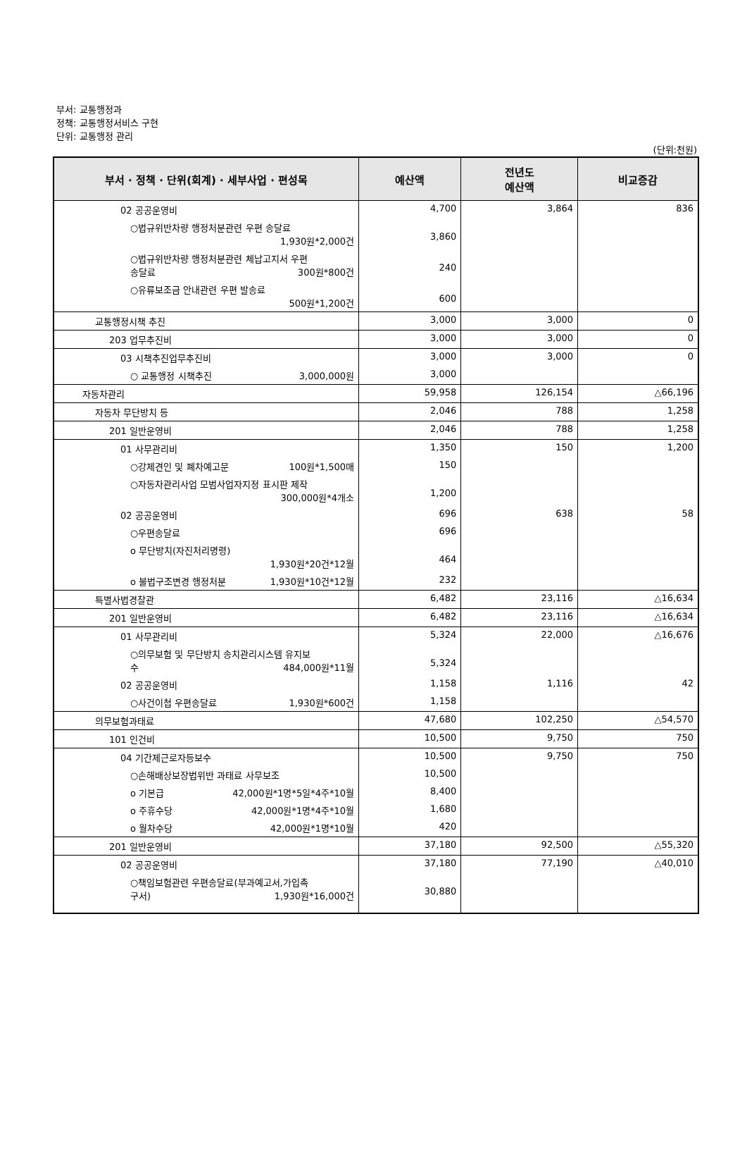부서: 교통행정과
정책: 교통행정서비스 구현
단위: 교통행정 관리
(단위:천원)
| 부서 · 정책 · 단위(회계) · 세부사업 · 편성목 | 예산액 | 전년도 예산액 | 비교증감 |
| --- | --- | --- | --- |
| 02 공공운영비 | 4,700 | 3,864 | 836 |
| ○법규위반차량 행정처분관련 우편 송달료 1,930원*2,000건 | 3,860 | | |
| ○법규위반차량 행정처분관련 체납고지서 우편 송달료 300원*800건 | 240 | | |
| ○유류보조금 안내관련 우편 발송료 500원*1,200건 | 600 | | |
| 교통행정시책 추진 | 3,000 | 3,000 | 0 |
| 203 업무추진비 | 3,000 | 3,000 | 0 |
| 03 시책추진업무추진비 | 3,000 | 3,000 | 0 |
| ○ 교통행정 시책추진 3,000,000원 | 3,000 | | |
| 자동차관리 | 59,958 | 126,154 | △66,196 |
| 자동차 무단방치 등 | 2,046 | 788 | 1,258 |
| 201 일반운영비 | 2,046 | 788 | 1,258 |
| 01 사무관리비 | 1,350 | 150 | 1,200 |
| ○강제견인 및 폐차예고문 100원*1,500매 | 150 | | |
| ○자동차관리사업 모범사업자지정 표시판 제작 300,000원*4개소 | 1,200 | | |
| 02 공공운영비 | 696 | 638 | 58 |
| ○우편송달료 | 696 | | |
| o 무단방치(자진처리명령) 1,930원*20건*12월 | 464 | | |
| o 불법구조변경 행정처분 1,930원*10건*12월 | 232 | | |
| 특별사법경찰관 | 6,482 | 23,116 | △16,634 |
| 201 일반운영비 | 6,482 | 23,116 | △16,634 |
| 01 사무관리비 | 5,324 | 22,000 | △16,676 |
| ○의무보험 및 무단방치 송치관리시스템 유지보 수 484,000원*11월 | 5,324 | | |
| 02 공공운영비 | 1,158 | 1,116 | 42 |
| ○사건이첩 우편송달료 1,930원*600건 | 1,158 | | |
| 의무보험과태료 | 47,680 | 102,250 | △54,570 |
| 101 인건비 | 10,500 | 9,750 | 750 |
| 04 기간제근로자등보수 | 10,500 | 9,750 | 750 |
| ○손해배상보장법위반 과태료 사무보조 | 10,500 | | |
| o 기본급 42,000원*1명*5일*4주*10월 | 8,400 | | |
| o 주휴수당 42,000원*1명*4주*10월 | 1,680 | | |
| o 월차수당 42,000원*1명*10월 | 420 | | |
| 201 일반운영비 | 37,180 | 92,500 | △55,320 |
| 02 공공운영비 | 37,180 | 77,190 | △40,010 |
| ○책임보험관련 우편송달료(부과예고서,가입촉 구서) 1,930원*16,000건 | 30,880 | | |